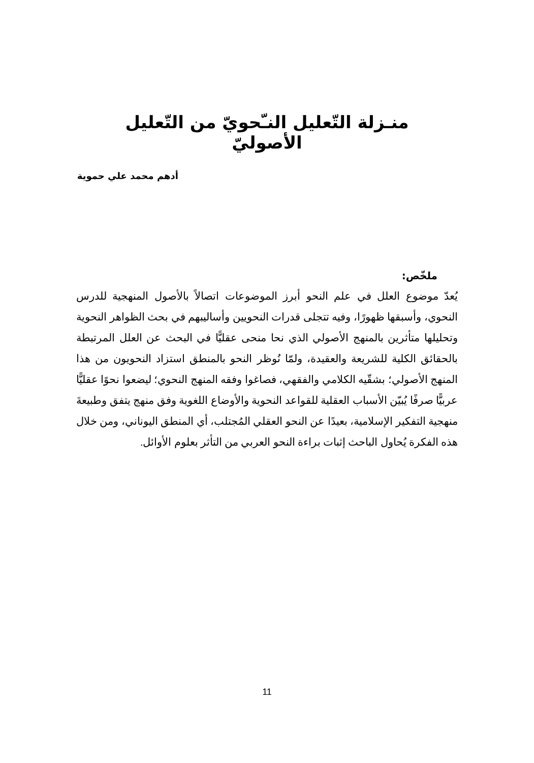منـزلة التّعليل النـّحويّ من التّعليل الأصوليّ
أدهم محمد علي حموية
ملخّص:
يُعدّ موضوع العلل في علم النحو أبرز الموضوعات اتصالاً بالأصول المنهجية للدرس النحوي، وأسبقها ظهورًا، وفيه تتجلى قدرات النحويين وأساليبهم في بحث الظواهر النحوية وتحليلها متأثرين بالمنهج الأصولي الذي نحا منحى عقليًّا في البحث عن العلل المرتبطة بالحقائق الكلية للشريعة والعقيدة، ولمّا نُوظر النحو بالمنطق استزاد النحويون من هذا المنهج الأصولي؛ بشقّيه الكلامي والفقهي، فصاغوا وفقه المنهج النحوي؛ ليضعوا نحوًا عقليًّا عربيًّا صرفًا يُبيّن الأسباب العقلية للقواعد النحوية والأوضاع اللغوية وفق منهج يتفق وطبيعةَ منهجية التفكير الإسلامية، بعيدًا عن النحو العقلي المُجتلب، أي المنطق اليوناني، ومن خلال هذه الفكرة يُحاول الباحث إثبات براءة النحو العربي من التأثر بعلوم الأوائل.
11